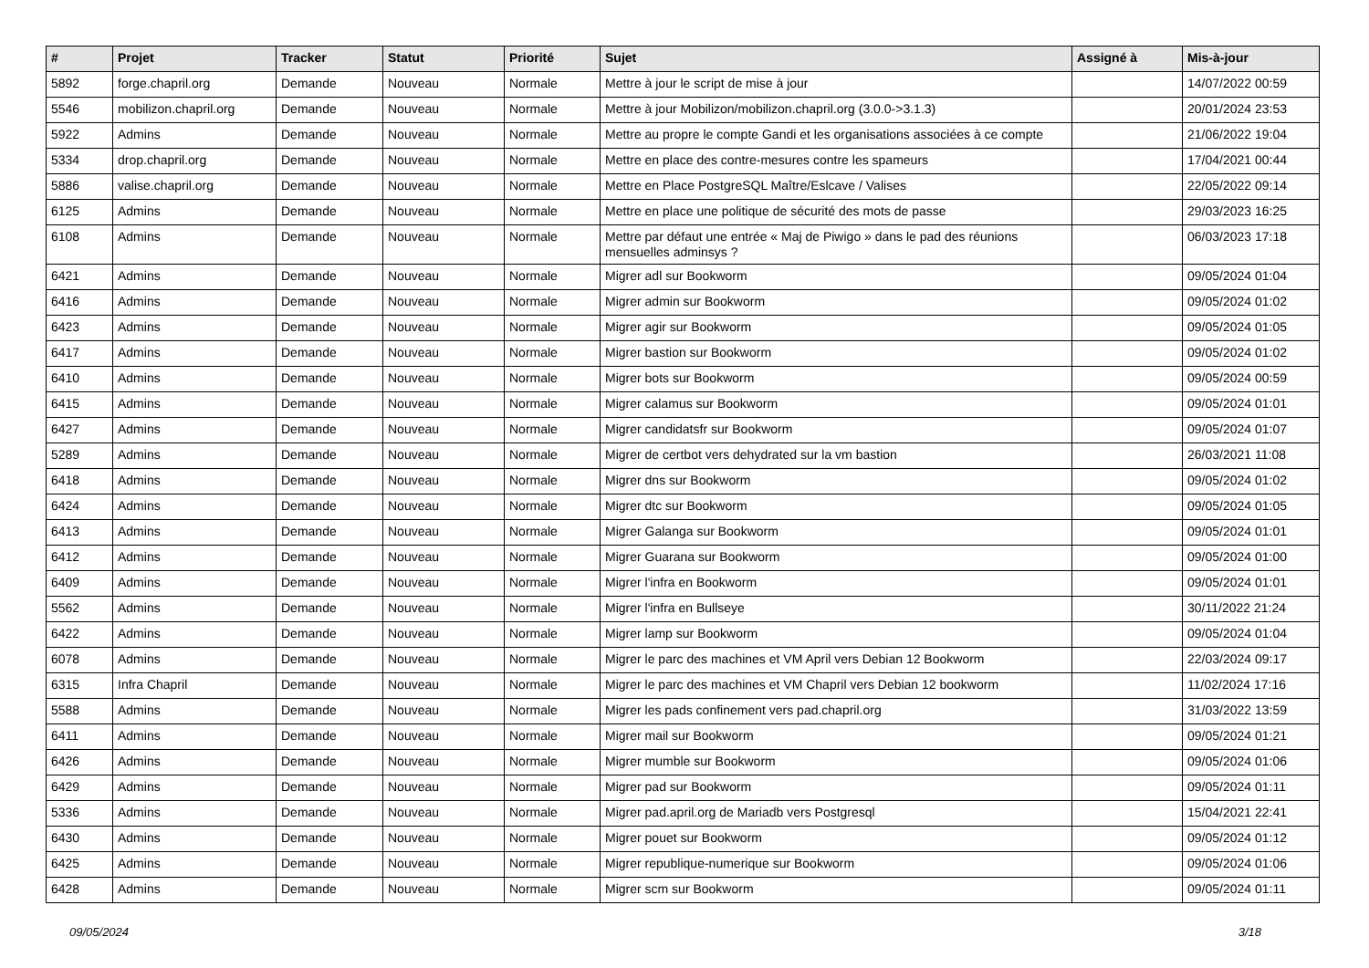| # | Projet | Tracker | Statut | Priorité | Sujet | Assigné à | Mis-à-jour |
| --- | --- | --- | --- | --- | --- | --- | --- |
| 5892 | forge.chapril.org | Demande | Nouveau | Normale | Mettre à jour le script de mise à jour | | 14/07/2022 00:59 |
| 5546 | mobilizon.chapril.org | Demande | Nouveau | Normale | Mettre à jour Mobilizon/mobilizon.chapril.org (3.0.0->3.1.3) | | 20/01/2024 23:53 |
| 5922 | Admins | Demande | Nouveau | Normale | Mettre au propre le compte Gandi et les organisations associées à ce compte | | 21/06/2022 19:04 |
| 5334 | drop.chapril.org | Demande | Nouveau | Normale | Mettre en place des contre-mesures contre les spameurs | | 17/04/2021 00:44 |
| 5886 | valise.chapril.org | Demande | Nouveau | Normale | Mettre en Place PostgreSQL Maître/Eslcave / Valises | | 22/05/2022 09:14 |
| 6125 | Admins | Demande | Nouveau | Normale | Mettre en place une politique de sécurité des mots de passe | | 29/03/2023 16:25 |
| 6108 | Admins | Demande | Nouveau | Normale | Mettre par défaut une entrée « Maj de Piwigo » dans le pad des réunions mensuelles adminsys ? | | 06/03/2023 17:18 |
| 6421 | Admins | Demande | Nouveau | Normale | Migrer adl sur Bookworm | | 09/05/2024 01:04 |
| 6416 | Admins | Demande | Nouveau | Normale | Migrer admin sur Bookworm | | 09/05/2024 01:02 |
| 6423 | Admins | Demande | Nouveau | Normale | Migrer agir sur Bookworm | | 09/05/2024 01:05 |
| 6417 | Admins | Demande | Nouveau | Normale | Migrer bastion sur Bookworm | | 09/05/2024 01:02 |
| 6410 | Admins | Demande | Nouveau | Normale | Migrer bots sur Bookworm | | 09/05/2024 00:59 |
| 6415 | Admins | Demande | Nouveau | Normale | Migrer calamus sur Bookworm | | 09/05/2024 01:01 |
| 6427 | Admins | Demande | Nouveau | Normale | Migrer candidatsfr sur Bookworm | | 09/05/2024 01:07 |
| 5289 | Admins | Demande | Nouveau | Normale | Migrer de certbot vers dehydrated sur la vm bastion | | 26/03/2021 11:08 |
| 6418 | Admins | Demande | Nouveau | Normale | Migrer dns sur Bookworm | | 09/05/2024 01:02 |
| 6424 | Admins | Demande | Nouveau | Normale | Migrer dtc sur Bookworm | | 09/05/2024 01:05 |
| 6413 | Admins | Demande | Nouveau | Normale | Migrer Galanga sur Bookworm | | 09/05/2024 01:01 |
| 6412 | Admins | Demande | Nouveau | Normale | Migrer Guarana sur Bookworm | | 09/05/2024 01:00 |
| 6409 | Admins | Demande | Nouveau | Normale | Migrer l'infra en Bookworm | | 09/05/2024 01:01 |
| 5562 | Admins | Demande | Nouveau | Normale | Migrer l'infra en Bullseye | | 30/11/2022 21:24 |
| 6422 | Admins | Demande | Nouveau | Normale | Migrer lamp sur Bookworm | | 09/05/2024 01:04 |
| 6078 | Admins | Demande | Nouveau | Normale | Migrer le parc des machines et VM April vers Debian 12 Bookworm | | 22/03/2024 09:17 |
| 6315 | Infra Chapril | Demande | Nouveau | Normale | Migrer le parc des machines et VM Chapril vers Debian 12 bookworm | | 11/02/2024 17:16 |
| 5588 | Admins | Demande | Nouveau | Normale | Migrer les pads confinement vers pad.chapril.org | | 31/03/2022 13:59 |
| 6411 | Admins | Demande | Nouveau | Normale | Migrer mail sur Bookworm | | 09/05/2024 01:21 |
| 6426 | Admins | Demande | Nouveau | Normale | Migrer mumble sur Bookworm | | 09/05/2024 01:06 |
| 6429 | Admins | Demande | Nouveau | Normale | Migrer pad sur Bookworm | | 09/05/2024 01:11 |
| 5336 | Admins | Demande | Nouveau | Normale | Migrer pad.april.org de Mariadb vers Postgresql | | 15/04/2021 22:41 |
| 6430 | Admins | Demande | Nouveau | Normale | Migrer pouet sur Bookworm | | 09/05/2024 01:12 |
| 6425 | Admins | Demande | Nouveau | Normale | Migrer republique-numerique sur Bookworm | | 09/05/2024 01:06 |
| 6428 | Admins | Demande | Nouveau | Normale | Migrer scm sur Bookworm | | 09/05/2024 01:11 |
09/05/2024 3/18